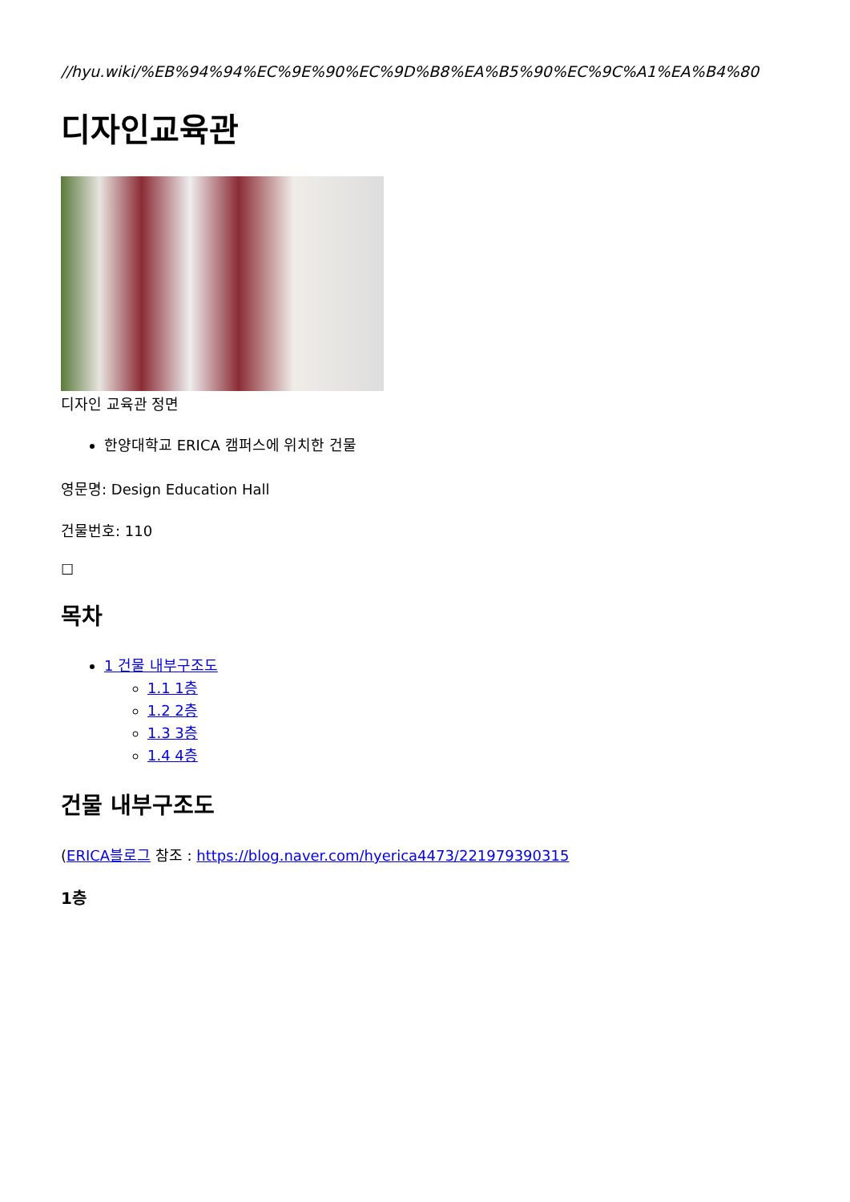//hyu.wiki/%EB%94%94%EC%9E%90%EC%9D%B8%EA%B5%90%EC%9C%A1%EA%B4%80
디자인교육관
디자인 교육관 정면
한양대학교 ERICA 캠퍼스에 위치한 건물
영문명: Design Education Hall
건물번호: 110
☐
목차
1 건물 내부구조도
1.1 1층
1.2 2층
1.3 3층
1.4 4층
건물 내부구조도
(ERICA블로그 참조 : https://blog.naver.com/hyerica4473/221979390315
1층